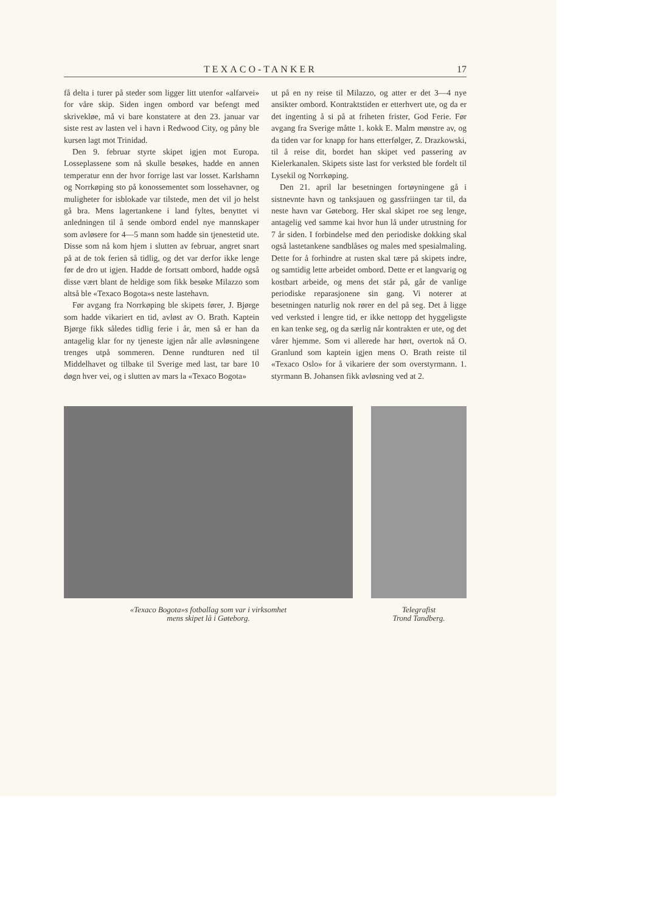TEXACO-TANKER 17
få delta i turer på steder som ligger litt utenfor «alfarvei» for våre skip. Siden ingen ombord var befengt med skrivekløe, må vi bare konstatere at den 23. januar var siste rest av lasten vel i havn i Redwood City, og påny ble kursen lagt mot Trinidad.
Den 9. februar styrte skipet igjen mot Europa. Losseplassene som nå skulle besøkes, hadde en annen temperatur enn der hvor forrige last var losset. Karlshamn og Norrkøping sto på konossementet som lossehavner, og muligheter for isblokade var tilstede, men det vil jo helst gå bra. Mens lagertankene i land fyltes, benyttet vi anledningen til å sende ombord endel nye mannskaper som avløsere for 4—5 mann som hadde sin tjenestetid ute. Disse som nå kom hjem i slutten av februar, angret snart på at de tok ferien så tidlig, og det var derfor ikke lenge før de dro ut igjen. Hadde de fortsatt ombord, hadde også disse vært blant de heldige som fikk besøke Milazzo som altså ble «Texaco Bogota»s neste lastehavn.
Før avgang fra Norrkøping ble skipets fører, J. Bjørge som hadde vikariert en tid, avløst av O. Brath. Kaptein Bjørge fikk således tidlig ferie i år, men så er han da antagelig klar for ny tjeneste igjen når alle avløsningene trenges utpå sommeren. Denne rundturen ned til Middelhavet og tilbake til Sverige med last, tar bare 10 døgn hver vei, og i slutten av mars la «Texaco Bogota»
ut på en ny reise til Milazzo, og atter er det 3—4 nye ansikter ombord. Kontraktstiden er etterhvert ute, og da er det ingenting å si på at friheten frister, God Ferie. Før avgang fra Sverige måtte 1. kokk E. Malm mønstre av, og da tiden var for knapp for hans etterfølger, Z. Drazkowski, til å reise dit, bordet han skipet ved passering av Kielerkanalen. Skipets siste last for verksted ble fordelt til Lysekil og Norrkøping.
Den 21. april lar besetningen fortøyningene gå i sistnevnte havn og tanksjauen og gassfriingen tar til, da neste havn var Gøteborg. Her skal skipet roe seg lenge, antagelig ved samme kai hvor hun lå under utrustning for 7 år siden. I forbindelse med den periodiske dokking skal også lastetankene sandblåses og males med spesialmaling. Dette for å forhindre at rusten skal tære på skipets indre, og samtidig lette arbeidet ombord. Dette er et langvarig og kostbart arbeide, og mens det står på, går de vanlige periodiske reparasjonene sin gang. Vi noterer at besetningen naturlig nok rører en del på seg. Det å ligge ved verksted i lengre tid, er ikke nettopp det hyggeligste en kan tenke seg, og da særlig når kontrakten er ute, og det vårer hjemme. Som vi allerede har hørt, overtok nå O. Granlund som kaptein igjen mens O. Brath reiste til «Texaco Oslo» for å vikariere der som overstyrmann. 1. styrmann B. Johansen fikk avløsning ved at 2.
«Texaco Bogota»s fotballag som var i virksomhet
mens skipet lå i Gøteborg.
Telegrafist
Trond Tandberg.